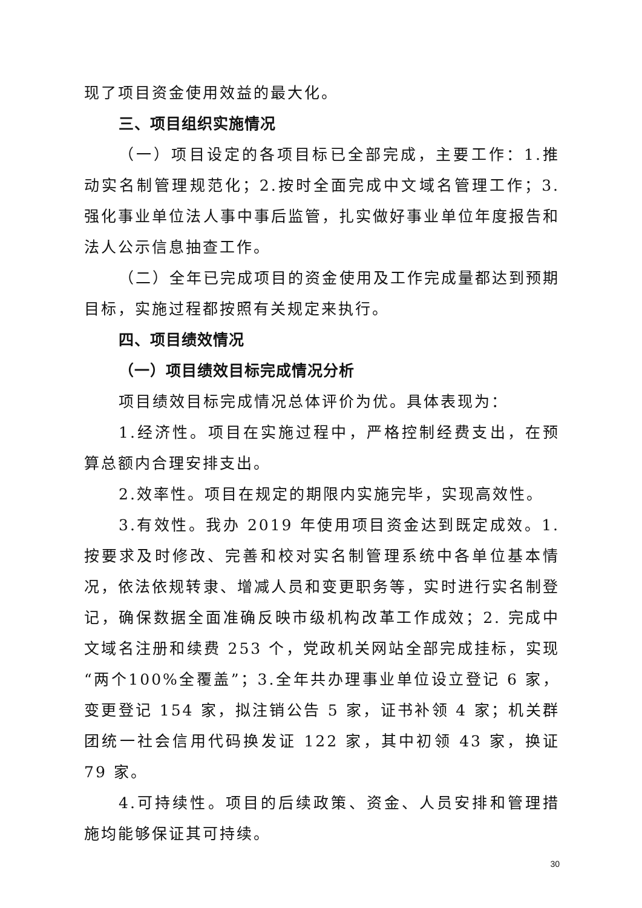现了项目资金使用效益的最大化。
三、项目组织实施情况
（一）项目设定的各项目标已全部完成，主要工作：1.推动实名制管理规范化；2.按时全面完成中文域名管理工作；3. 强化事业单位法人事中事后监管，扎实做好事业单位年度报告和法人公示信息抽查工作。
（二）全年已完成项目的资金使用及工作完成量都达到预期目标，实施过程都按照有关规定来执行。
四、项目绩效情况
（一）项目绩效目标完成情况分析
项目绩效目标完成情况总体评价为优。具体表现为：
1.经济性。项目在实施过程中，严格控制经费支出，在预算总额内合理安排支出。
2.效率性。项目在规定的期限内实施完毕，实现高效性。
3.有效性。我办 2019 年使用项目资金达到既定成效。1.按要求及时修改、完善和校对实名制管理系统中各单位基本情况，依法依规转隶、增减人员和变更职务等，实时进行实名制登记，确保数据全面准确反映市级机构改革工作成效；2. 完成中文域名注册和续费 253 个，党政机关网站全部完成挂标，实现“两个100%全覆盖”；3.全年共办理事业单位设立登记 6 家，变更登记 154 家，拟注销公告 5 家，证书补领 4 家；机关群团统一社会信用代码换发证 122 家，其中初领 43 家，换证 79 家。
4.可持续性。项目的后续政策、资金、人员安排和管理措施均能够保证其可持续。
30